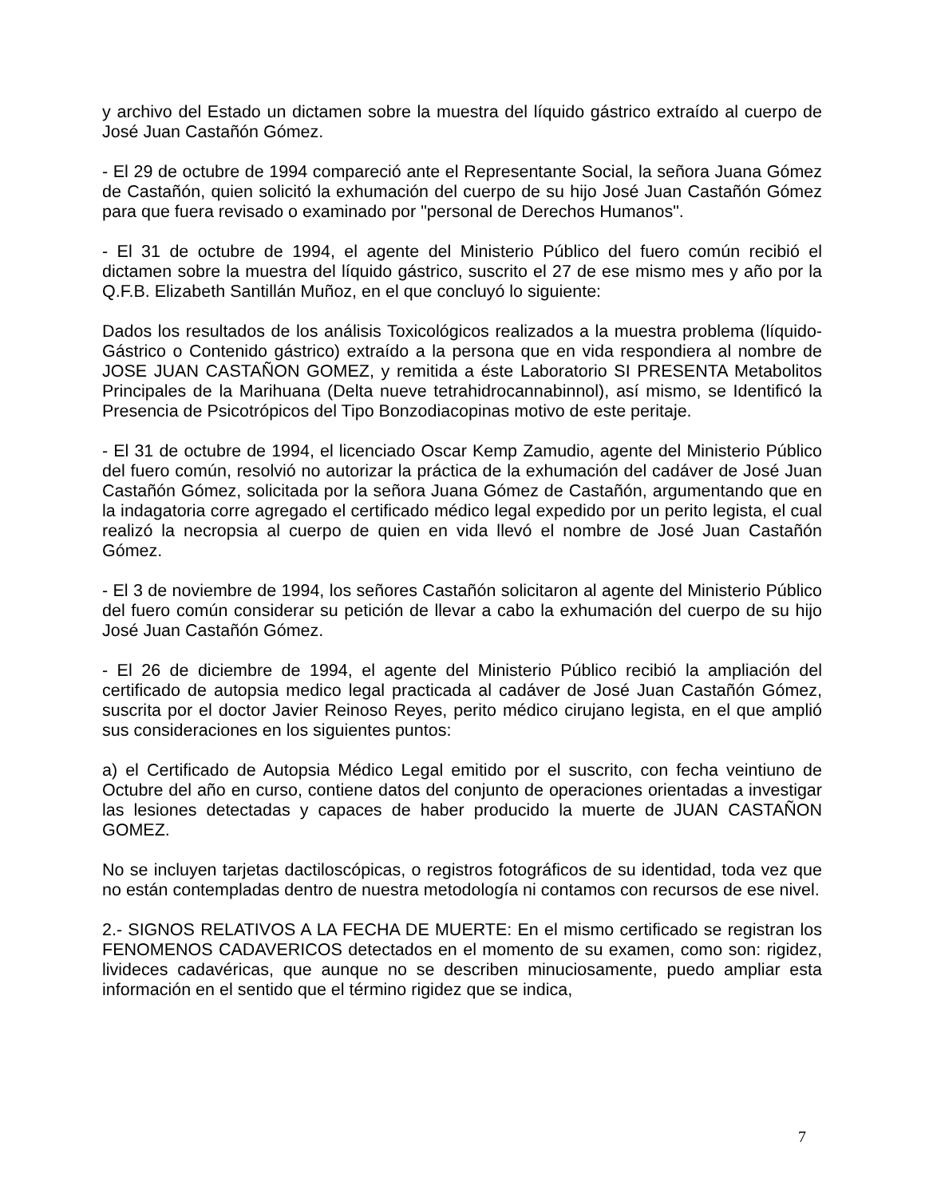y archivo del Estado un dictamen sobre la muestra del líquido gástrico extraído al cuerpo de José Juan Castañón Gómez.
- El 29 de octubre de 1994 compareció ante el Representante Social, la señora Juana Gómez de Castañón, quien solicitó la exhumación del cuerpo de su hijo José Juan Castañón Gómez para que fuera revisado o examinado por "personal de Derechos Humanos".
- El 31 de octubre de 1994, el agente del Ministerio Público del fuero común recibió el dictamen sobre la muestra del líquido gástrico, suscrito el 27 de ese mismo mes y año por la Q.F.B. Elizabeth Santillán Muñoz, en el que concluyó lo siguiente:
Dados los resultados de los análisis Toxicológicos realizados a la muestra problema (líquido-Gástrico o Contenido gástrico) extraído a la persona que en vida respondiera al nombre de JOSE JUAN CASTAÑON GOMEZ, y remitida a éste Laboratorio SI PRESENTA Metabolitos Principales de la Marihuana (Delta nueve tetrahidrocannabinnol), así mismo, se Identificó la Presencia de Psicotrópicos del Tipo Bonzodiacopinas motivo de este peritaje.
- El 31 de octubre de 1994, el licenciado Oscar Kemp Zamudio, agente del Ministerio Público del fuero común, resolvió no autorizar la práctica de la exhumación del cadáver de José Juan Castañón Gómez, solicitada por la señora Juana Gómez de Castañón, argumentando que en la indagatoria corre agregado el certificado médico legal expedido por un perito legista, el cual realizó la necropsia al cuerpo de quien en vida llevó el nombre de José Juan Castañón Gómez.
- El 3 de noviembre de 1994, los señores Castañón solicitaron al agente del Ministerio Público del fuero común considerar su petición de llevar a cabo la exhumación del cuerpo de su hijo José Juan Castañón Gómez.
- El 26 de diciembre de 1994, el agente del Ministerio Público recibió la ampliación del certificado de autopsia medico legal practicada al cadáver de José Juan Castañón Gómez, suscrita por el doctor Javier Reinoso Reyes, perito médico cirujano legista, en el que amplió sus consideraciones en los siguientes puntos:
a) el Certificado de Autopsia Médico Legal emitido por el suscrito, con fecha veintiuno de Octubre del año en curso, contiene datos del conjunto de operaciones orientadas a investigar las lesiones detectadas y capaces de haber producido la muerte de JUAN CASTAÑON GOMEZ.
No se incluyen tarjetas dactiloscópicas, o registros fotográficos de su identidad, toda vez que no están contempladas dentro de nuestra metodología ni contamos con recursos de ese nivel.
2.- SIGNOS RELATIVOS A LA FECHA DE MUERTE: En el mismo certificado se registran los FENOMENOS CADAVERICOS detectados en el momento de su examen, como son: rigidez, livideces cadavéricas, que aunque no se describen minuciosamente, puedo ampliar esta información en el sentido que el término rigidez que se indica,
7